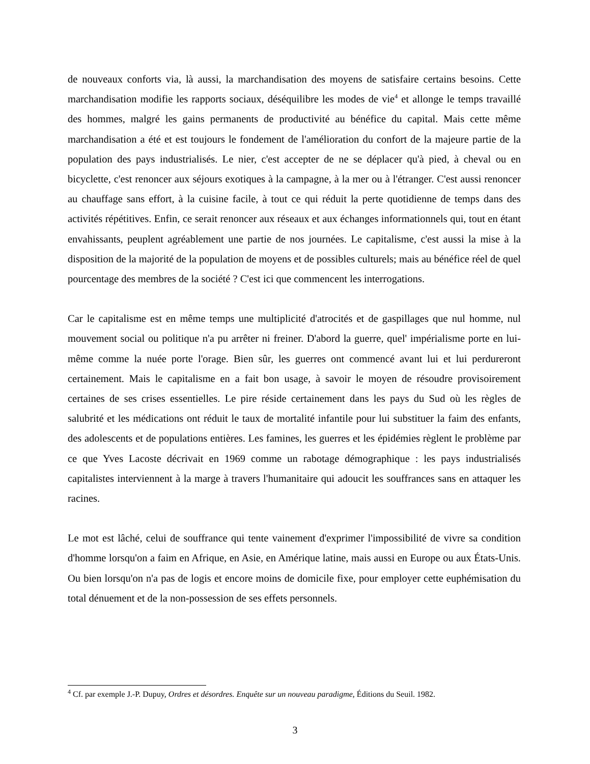de nouveaux conforts via, là aussi, la marchandisation des moyens de satisfaire certains besoins. Cette marchandisation modifie les rapports sociaux, déséquilibre les modes de vie<sup>4</sup> et allonge le temps travaillé des hommes, malgré les gains permanents de productivité au bénéfice du capital. Mais cette même marchandisation a été et est toujours le fondement de l'amélioration du confort de la majeure partie de la population des pays industrialisés. Le nier, c'est accepter de ne se déplacer qu'à pied, à cheval ou en bicyclette, c'est renoncer aux séjours exotiques à la campagne, à la mer ou à l'étranger. C'est aussi renoncer au chauffage sans effort, à la cuisine facile, à tout ce qui réduit la perte quotidienne de temps dans des activités répétitives. Enfin, ce serait renoncer aux réseaux et aux échanges informationnels qui, tout en étant envahissants, peuplent agréablement une partie de nos journées. Le capitalisme, c'est aussi la mise à la disposition de la majorité de la population de moyens et de possibles culturels; mais au bénéfice réel de quel pourcentage des membres de la société ? C'est ici que commencent les interrogations.
Car le capitalisme est en même temps une multiplicité d'atrocités et de gaspillages que nul homme, nul mouvement social ou politique n'a pu arrêter ni freiner. D'abord la guerre, quel' impérialisme porte en lui-même comme la nuée porte l'orage. Bien sûr, les guerres ont commencé avant lui et lui perdureront certainement. Mais le capitalisme en a fait bon usage, à savoir le moyen de résoudre provisoirement certaines de ses crises essentielles. Le pire réside certainement dans les pays du Sud où les règles de salubrité et les médications ont réduit le taux de mortalité infantile pour lui substituer la faim des enfants, des adolescents et de populations entières. Les famines, les guerres et les épidémies règlent le problème par ce que Yves Lacoste décrivait en 1969 comme un rabotage démographique : les pays industrialisés capitalistes interviennent à la marge à travers l'humanitaire qui adoucit les souffrances sans en attaquer les racines.
Le mot est lâché, celui de souffrance qui tente vainement d'exprimer l'impossibilité de vivre sa condition d'homme lorsqu'on a faim en Afrique, en Asie, en Amérique latine, mais aussi en Europe ou aux États-Unis. Ou bien lorsqu'on n'a pas de logis et encore moins de domicile fixe, pour employer cette euphémisation du total dénuement et de la non-possession de ses effets personnels.
<sup>4</sup> Cf. par exemple J.-P. Dupuy, Ordres et désordres. Enquête sur un nouveau paradigme, Éditions du Seuil. 1982.
3